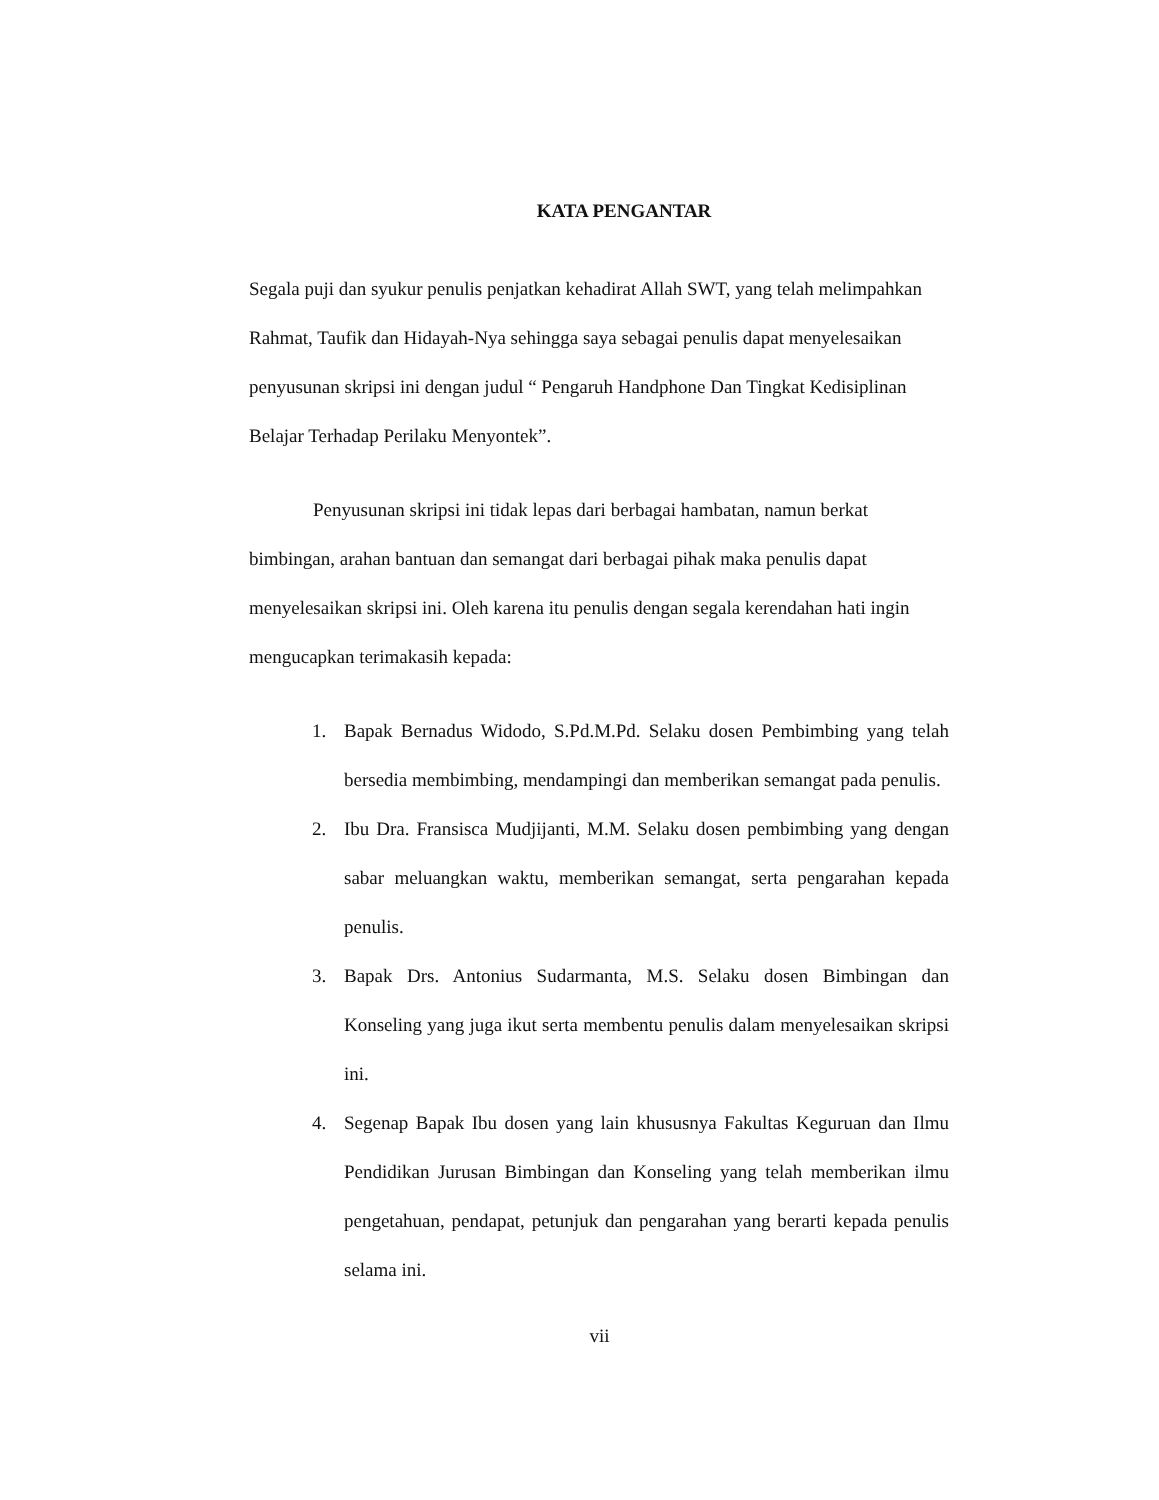KATA PENGANTAR
Segala puji dan syukur penulis penjatkan kehadirat Allah SWT, yang telah melimpahkan Rahmat, Taufik dan Hidayah-Nya sehingga saya sebagai penulis dapat menyelesaikan penyusunan skripsi ini dengan judul “ Pengaruh Handphone Dan Tingkat Kedisiplinan Belajar Terhadap Perilaku Menyontek”.
Penyusunan skripsi ini tidak lepas dari berbagai hambatan, namun berkat bimbingan, arahan bantuan dan semangat dari berbagai pihak maka penulis dapat menyelesaikan skripsi ini. Oleh karena itu penulis dengan segala kerendahan hati ingin mengucapkan terimakasih kepada:
1. Bapak Bernadus Widodo, S.Pd.M.Pd. Selaku dosen Pembimbing yang telah bersedia membimbing, mendampingi dan memberikan semangat pada penulis.
2. Ibu Dra. Fransisca Mudjijanti, M.M. Selaku dosen pembimbing yang dengan sabar meluangkan waktu, memberikan semangat, serta pengarahan kepada penulis.
3. Bapak Drs. Antonius Sudarmanta, M.S. Selaku dosen Bimbingan dan Konseling yang juga ikut serta membentu penulis dalam menyelesaikan skripsi ini.
4. Segenap Bapak Ibu dosen yang lain khususnya Fakultas Keguruan dan Ilmu Pendidikan Jurusan Bimbingan dan Konseling yang telah memberikan ilmu pengetahuan, pendapat, petunjuk dan pengarahan yang berarti kepada penulis selama ini.
vii